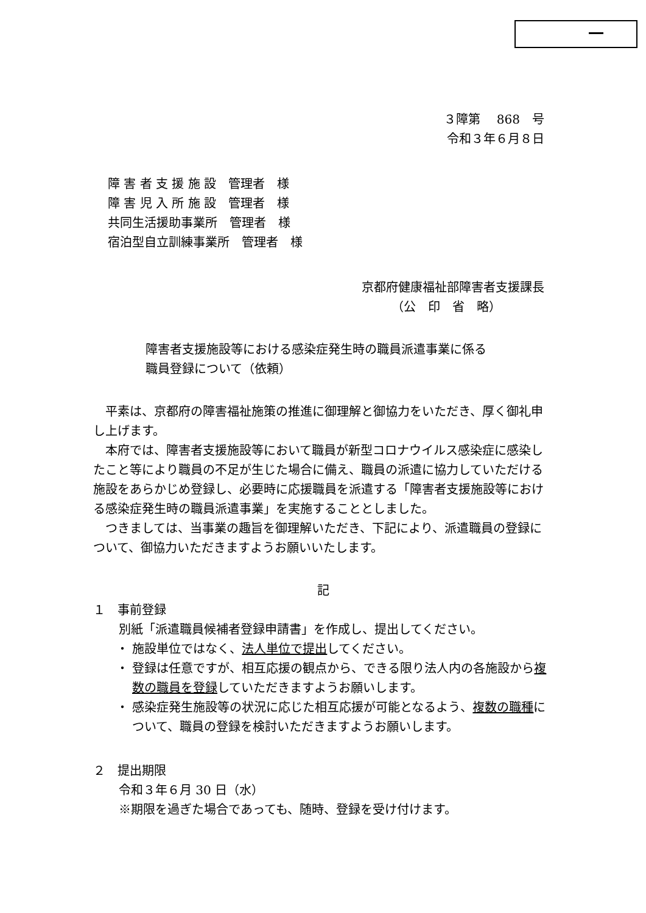３障第　 868　号
令和３年６月８日
障 害 者 支 援 施 設　管理者　様
障 害 児 入 所 施 設　管理者　様
共同生活援助事業所　管理者　様
宿泊型自立訓練事業所　管理者　様
京都府健康福祉部障害者支援課長
（公　印　省　略）
障害者支援施設等における感染症発生時の職員派遣事業に係る
職員登録について（依頼）
平素は、京都府の障害福祉施策の推進に御理解と御協力をいただき、厚く御礼申し上げます。
本府では、障害者支援施設等において職員が新型コロナウイルス感染症に感染したこと等により職員の不足が生じた場合に備え、職員の派遣に協力していただける施設をあらかじめ登録し、必要時に応援職員を派遣する「障害者支援施設等における感染症発生時の職員派遣事業」を実施することとしました。
つきましては、当事業の趣旨を御理解いただき、下記により、派遣職員の登録について、御協力いただきますようお願いいたします。
記
１　事前登録
別紙「派遣職員候補者登録申請書」を作成し、提出してください。
・ 施設単位ではなく、法人単位で提出してください。
・ 登録は任意ですが、相互応援の観点から、できる限り法人内の各施設から複数の職員を登録していただきますようお願いします。
・ 感染症発生施設等の状況に応じた相互応援が可能となるよう、複数の職種について、職員の登録を検討いただきますようお願いします。
２　提出期限
令和３年６月 30 日（水）
※期限を過ぎた場合であっても、随時、登録を受け付けます。